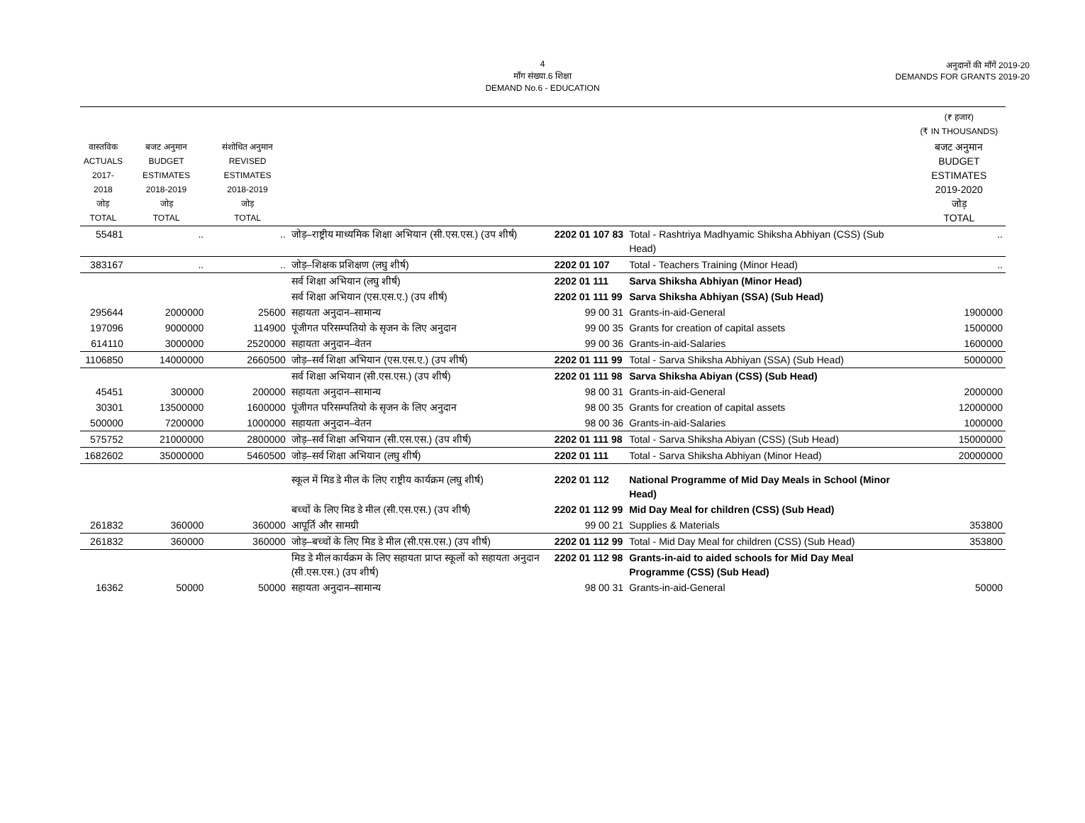4
माँग संख्या.6 शिक्षा
DEMAND No.6 - EDUCATION
अनुदानों की माँगें 2019-20
DEMANDS FOR GRANTS 2019-20
| | | | | | | (₹ हजार) (₹ IN THOUSANDS) |
| --- | --- | --- | --- | --- | --- | --- |
| वास्तविक ACTUALS 2017-2018 जोड़ TOTAL | बजट अनुमान BUDGET ESTIMATES 2018-2019 जोड़ TOTAL | संशोधित अनुमान REVISED ESTIMATES 2018-2019 जोड़ TOTAL | | | | बजट अनुमान BUDGET ESTIMATES 2019-2020 जोड़ TOTAL |
| 55481 | .. | .. | जोड़–राष्ट्रीय माध्यमिक शिक्षा अभियान (सी.एस.एस.) (उप शीर्ष) | 2202 01 107 83 | Total - Rashtriya Madhyamic Shiksha Abhiyan (CSS) (Sub Head) | .. |
| 383167 | .. | .. | जोड़–शिक्षक प्रशिक्षण (लघु शीर्ष) | 2202 01 107 | Total - Teachers Training (Minor Head) | .. |
| | | | सर्व शिक्षा अभियान (लघु शीर्ष) | 2202 01 111 | Sarva Shiksha Abhiyan (Minor Head) | |
| | | | सर्व शिक्षा अभियान (एस.एस.ए.) (उप शीर्ष) | 2202 01 111 99 | Sarva Shiksha Abhiyan (SSA) (Sub Head) | |
| 295644 | 2000000 | 25600 | सहायता अनुदान–सामान्य | 99 00 31 | Grants-in-aid-General | 1900000 |
| 197096 | 9000000 | 114900 | पूंजीगत परिसम्पतियो के सृजन के लिए अनुदान | 99 00 35 | Grants for creation of capital assets | 1500000 |
| 614110 | 3000000 | 2520000 | सहायता अनुदान–वेतन | 99 00 36 | Grants-in-aid-Salaries | 1600000 |
| 1106850 | 14000000 | 2660500 | जोड़–सर्व शिक्षा अभियान (एस.एस.ए.) (उप शीर्ष) | 2202 01 111 99 | Total - Sarva Shiksha Abhiyan (SSA) (Sub Head) | 5000000 |
| | | | सर्व शिक्षा अभियान (सी.एस.एस.) (उप शीर्ष) | 2202 01 111 98 | Sarva Shiksha Abiyan (CSS) (Sub Head) | |
| 45451 | 300000 | 200000 | सहायता अनुदान–सामान्य | 98 00 31 | Grants-in-aid-General | 2000000 |
| 30301 | 13500000 | 1600000 | पूंजीगत परिसम्पतियो के सृजन के लिए अनुदान | 98 00 35 | Grants for creation of capital assets | 12000000 |
| 500000 | 7200000 | 1000000 | सहायता अनुदान–वेतन | 98 00 36 | Grants-in-aid-Salaries | 1000000 |
| 575752 | 21000000 | 2800000 | जोड़–सर्व शिक्षा अभियान (सी.एस.एस.) (उप शीर्ष) | 2202 01 111 98 | Total - Sarva Shiksha Abiyan (CSS) (Sub Head) | 15000000 |
| 1682602 | 35000000 | 5460500 | जोड़–सर्व शिक्षा अभियान (लघु शीर्ष) | 2202 01 111 | Total - Sarva Shiksha Abhiyan (Minor Head) | 20000000 |
| | | | स्कूल में मिड डे मील के लिए राष्ट्रीय कार्यक्रम (लघु शीर्ष) | 2202 01 112 | National Programme of Mid Day Meals in School (Minor Head) | |
| | | | बच्चों के लिए मिड डे मील (सी.एस.एस.) (उप शीर्ष) | 2202 01 112 99 | Mid Day Meal for children (CSS) (Sub Head) | |
| 261832 | 360000 | 360000 | आपूर्ति और सामग्री | 99 00 21 | Supplies & Materials | 353800 |
| 261832 | 360000 | 360000 | जोड़–बच्चों के लिए मिड डे मील (सी.एस.एस.) (उप शीर्ष) | 2202 01 112 99 | Total - Mid Day Meal for children (CSS) (Sub Head) | 353800 |
| | | | मिड डे मील कार्यक्रम के लिए सहायता प्राप्त स्कूलों को सहायता अनुदान (सी.एस.एस.) (उप शीर्ष) | 2202 01 112 98 | Grants-in-aid to aided schools for Mid Day Meal Programme (CSS) (Sub Head) | |
| 16362 | 50000 | 50000 | सहायता अनुदान–सामान्य | 98 00 31 | Grants-in-aid-General | 50000 |